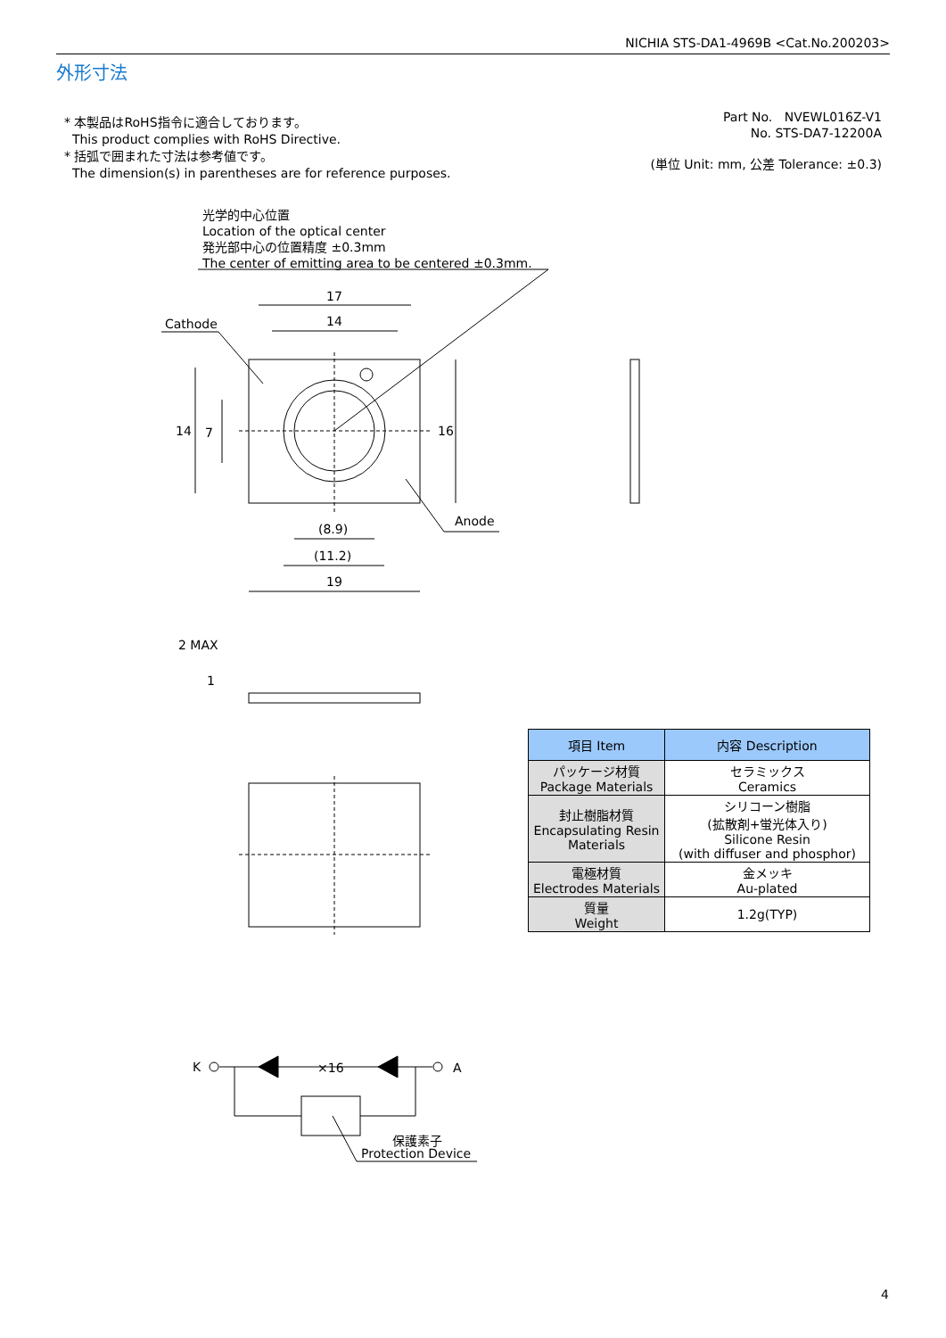NICHIA STS-DA1-4969B <Cat.No.200203>
外形寸法
* 本製品はRoHS指令に適合しております。
This product complies with RoHS Directive.
* 括弧で囲まれた寸法は参考値です。
The dimension(s) in parentheses are for reference purposes.
Part No. NVEWL016Z-V1
No. STS-DA7-12200A
(単位 Unit: mm, 公差 Tolerance: ±0.3)
光学的中心位置
Location of the optical center
発光部中心の位置精度 ±0.3mm
The center of emitting area to be centered ±0.3mm.
17
14
Cathode
Anode
(8.9)
(11.2)
19
14 7 16
2 MAX
1
K ×16 A
保護素子
Protection Device
| 項目 Item | 内容 Description |
| --- | --- |
| パッケージ材質 Package Materials | セラミックス Ceramics |
| 封止樹脂材質 Encapsulating Resin Materials | シリコーン樹脂 (拡散剤+蛍光体入り) Silicone Resin (with diffuser and phosphor) |
| 電極材質 Electrodes Materials | 金メッキ Au-plated |
| 質量 Weight | 1.2g(TYP) |
4